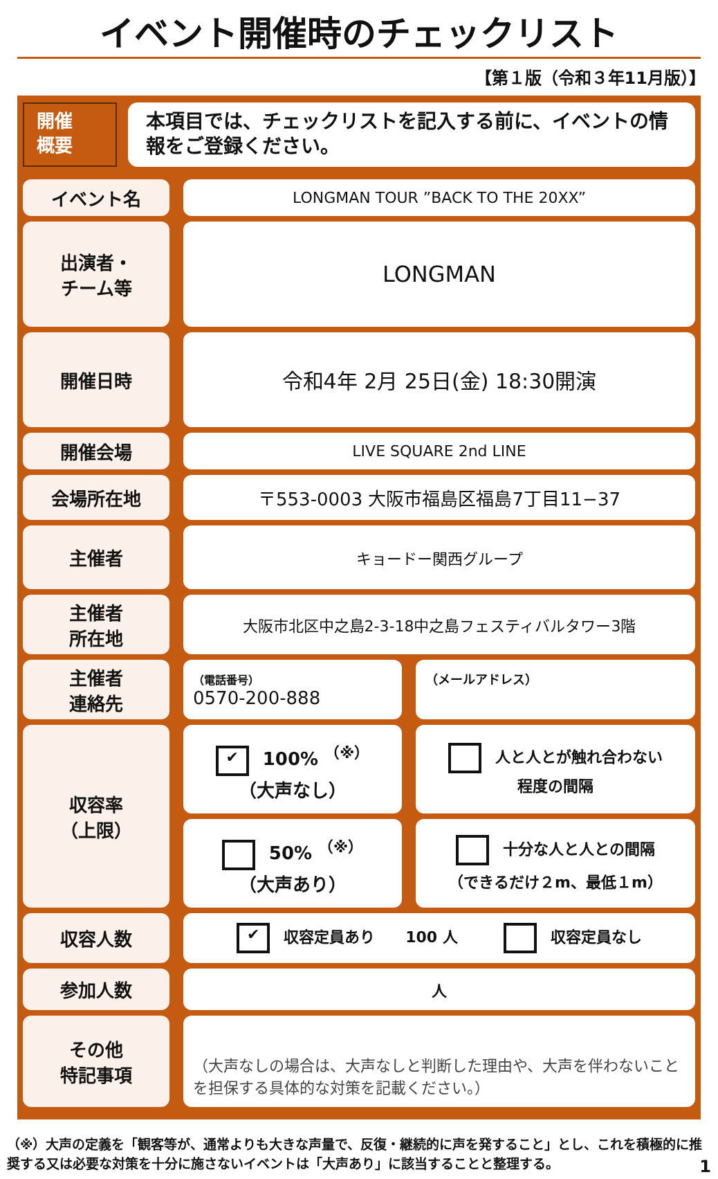イベント開催時のチェックリスト
【第１版（令和３年11月版）】
開催
概要
本項目では、チェックリストを記入する前に、イベントの情報をご登録ください。
| イベント名 | | LONGMAN TOUR ”BACK TO THE 20XX” | | |
| 出演者・ チーム等 | | LONGMAN | | |
| 開催日時 | | 令和4年 2月 25日(金) 18:30開演 | | |
| 開催会場 | | LIVE SQUARE 2nd LINE | | |
| 会場所在地 | | 〒553-0003 大阪市福島区福島7丁目11−37 | | |
| 主催者 | | キョードー関西グループ | | |
| 主催者 所在地 | | 大阪市北区中之島2-3-18中之島フェスティバルタワー3階 | | |
| 主催者 連絡先 | | （電話番号） 0570-200-888 | | （メールアドレス） |
| 収容率 （上限） | | ✔ 100% <sup>（※）</sup> （大声なし） | | 人と人とが触れ合わない 程度の間隔 |
| | | 50% <sup>（※）</sup> （大声あり） | | 十分な人と人との間隔 （できるだけ２m、最低１m） |
| 収容人数 | | ✔ 収容定員あり 100 人 収容定員なし | | |
| 参加人数 | | 人 | | |
| その他 特記事項 | | （大声なしの場合は、大声なしと判断した理由や、大声を伴わないことを担保する具体的な対策を記載ください。） | | |
（※）大声の定義を「観客等が、通常よりも大きな声量で、反復・継続的に声を発すること」とし、これを積極的に推奨する又は必要な対策を十分に施さないイベントは「大声あり」に該当することと整理する。 1